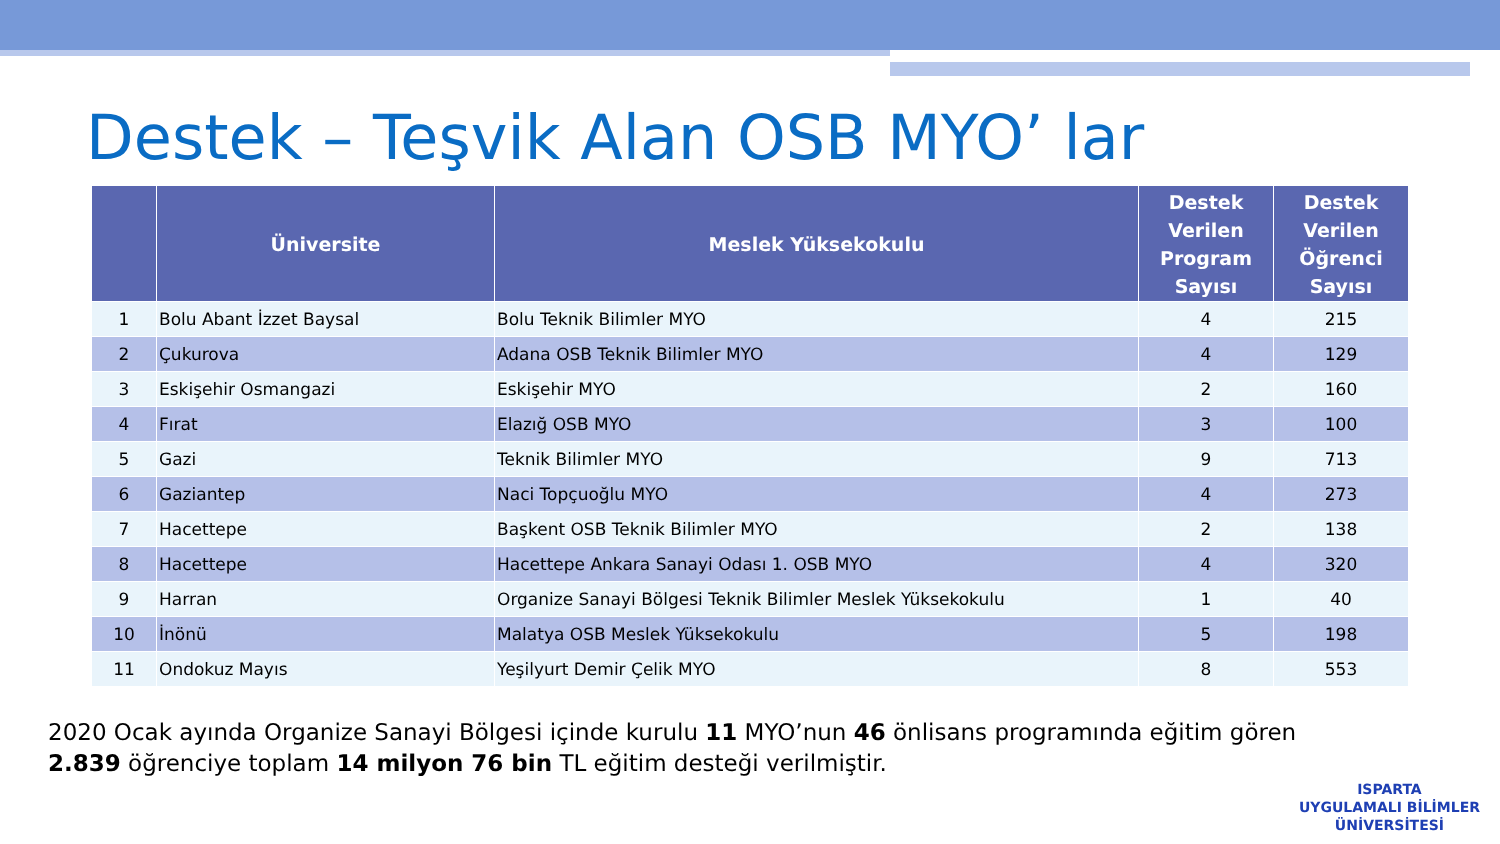Destek – Teşvik Alan OSB MYO’ lar
| | Üniversite | Meslek Yüksekokulu | Destek Verilen Program Sayısı | Destek Verilen Öğrenci Sayısı |
| --- | --- | --- | --- | --- |
| 1 | Bolu Abant İzzet Baysal | Bolu Teknik Bilimler MYO | 4 | 215 |
| 2 | Çukurova | Adana OSB Teknik Bilimler MYO | 4 | 129 |
| 3 | Eskişehir Osmangazi | Eskişehir MYO | 2 | 160 |
| 4 | Fırat | Elazığ OSB MYO | 3 | 100 |
| 5 | Gazi | Teknik Bilimler MYO | 9 | 713 |
| 6 | Gaziantep | Naci Topçuoğlu MYO | 4 | 273 |
| 7 | Hacettepe | Başkent OSB Teknik Bilimler MYO | 2 | 138 |
| 8 | Hacettepe | Hacettepe Ankara Sanayi Odası 1. OSB MYO | 4 | 320 |
| 9 | Harran | Organize Sanayi Bölgesi Teknik Bilimler Meslek Yüksekokulu | 1 | 40 |
| 10 | İnönü | Malatya OSB Meslek Yüksekokulu | 5 | 198 |
| 11 | Ondokuz Mayıs | Yeşilyurt Demir Çelik MYO | 8 | 553 |
2020 Ocak ayında Organize Sanayi Bölgesi içinde kurulu 11 MYO’nun 46 önlisans programında eğitim gören 2.839 öğrenciye toplam 14 milyon 76 bin TL eğitim desteği verilmiştir.
ISPARTA
UYGULAMALI BİLİMLER
ÜNİVERSİTESİ